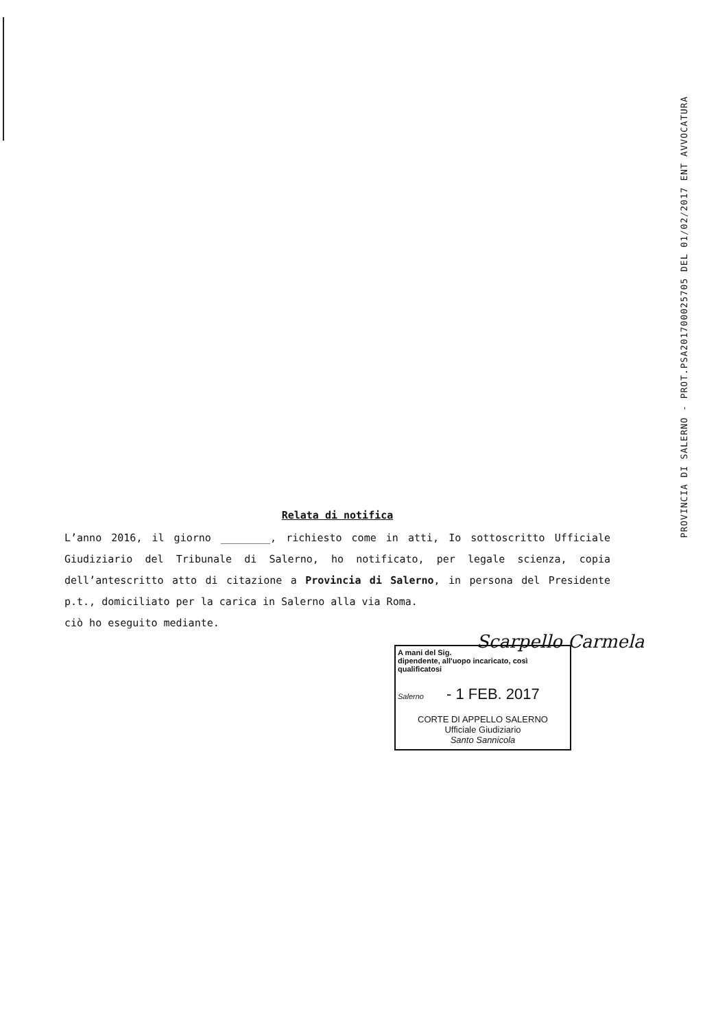PROVINCIA DI SALERNO - PROT.PSA201700025705 DEL 01/02/2017 ENT AVVOCATURA
Relata di notifica
L’anno 2016, il giorno ________, richiesto come in atti, Io sottoscritto Ufficiale Giudiziario del Tribunale di Salerno, ho notificato, per legale scienza, copia dell’antescritto atto di citazione a Provincia di Salerno, in persona del Presidente p.t., domiciliato per la carica in Salerno alla via Roma.
ciò ho eseguito mediante.
Scarpello Carmela
A mani del Sig.
dipendente, all'uopo incaricato, così qualificatosi
Salerno - 1 FEB. 2017
CORTE DI APPELLO SALERNO
Ufficiale Giudiziario
Santo Sannicola